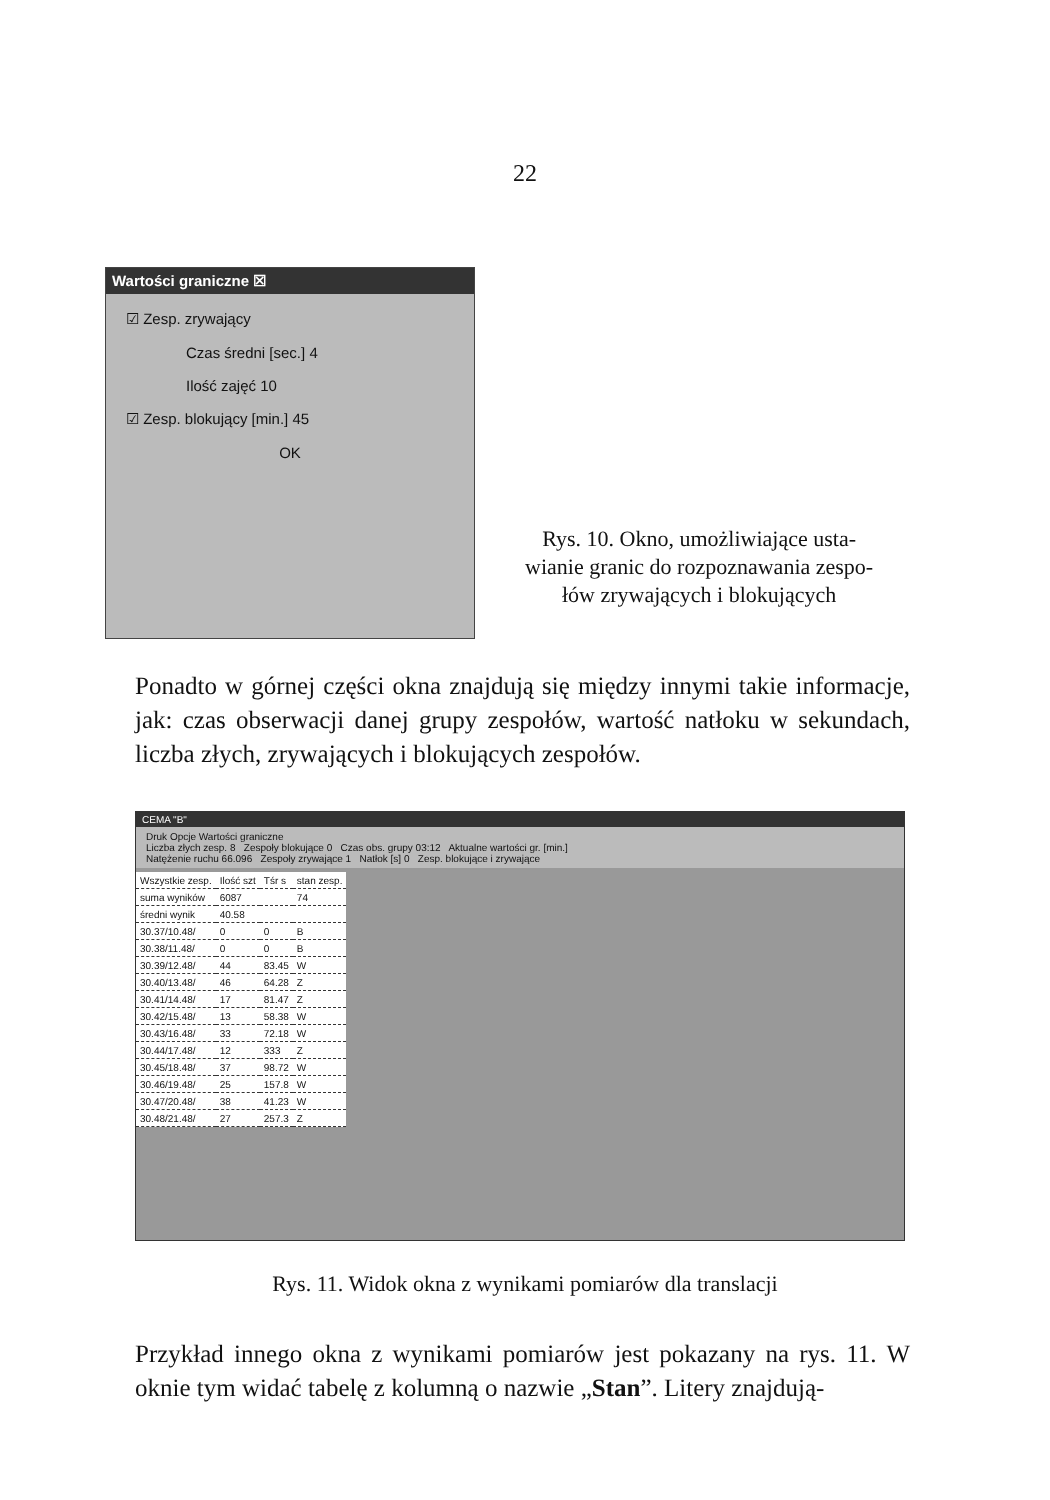22
Wartości graniczne ☒
☑ Zesp. zrywający
Czas średni [sec.] 4
Ilość zajęć 10
☑ Zesp. blokujący [min.] 45
OK
Rys. 10. Okno, umożliwiające usta-
wianie granic do rozpoznawania zespo-
łów zrywających i blokujących
Ponadto w górnej części okna znajdują się między innymi takie informacje, jak: czas obserwacji danej grupy zespołów, wartość natłoku w sekundach, liczba złych, zrywających i blokujących zespołów.
CEMA "B"
Druk Opcje Wartości graniczne
Liczba złych zesp. 8 Zespoły blokujące 0 Czas obs. grupy 03:12 Aktualne wartości gr. [min.]
Natężenie ruchu 66.096 Zespoły zrywające 1 Natłok [s] 0 Zesp. blokujące i zrywające
| Wszystkie zesp. | Ilość szt | Tśr s | stan zesp. |
| suma wyników | 6087 | | 74 |
| średni wynik | 40.58 | | |
| 30.37/10.48/ | 0 | 0 | B |
| 30.38/11.48/ | 0 | 0 | B |
| 30.39/12.48/ | 44 | 83.45 | W |
| 30.40/13.48/ | 46 | 64.28 | Z |
| 30.41/14.48/ | 17 | 81.47 | Z |
| 30.42/15.48/ | 13 | 58.38 | W |
| 30.43/16.48/ | 33 | 72.18 | W |
| 30.44/17.48/ | 12 | 333 | Z |
| 30.45/18.48/ | 37 | 98.72 | W |
| 30.46/19.48/ | 25 | 157.8 | W |
| 30.47/20.48/ | 38 | 41.23 | W |
| 30.48/21.48/ | 27 | 257.3 | Z |
Rys. 11. Widok okna z wynikami pomiarów dla translacji
Przykład innego okna z wynikami pomiarów jest pokazany na rys. 11. W oknie tym widać tabelę z kolumną o nazwie „Stan”. Litery znajdują-